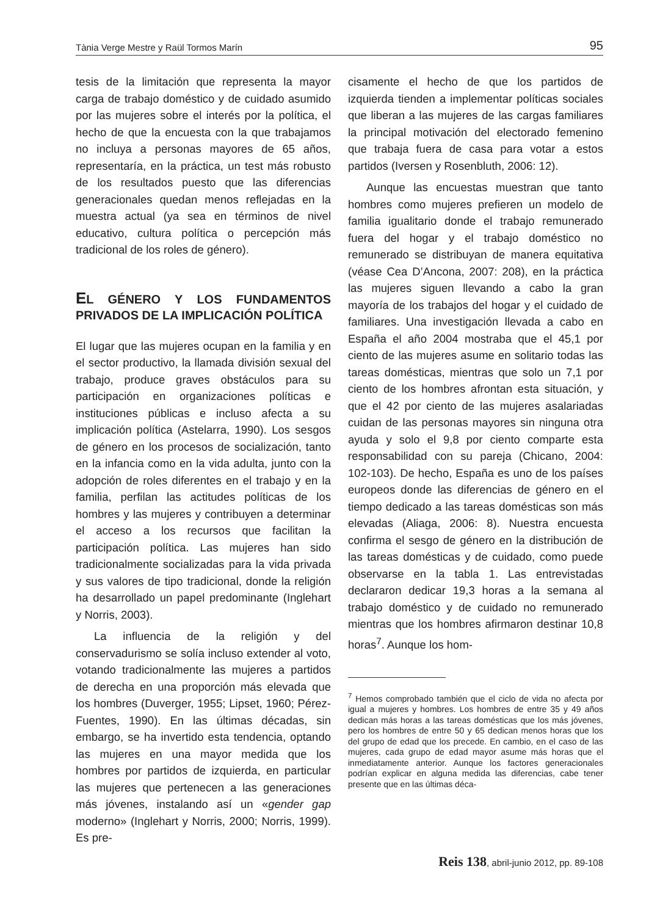Tània Verge Mestre y Raül Tormos Marín 95
tesis de la limitación que representa la mayor carga de trabajo doméstico y de cuidado asumido por las mujeres sobre el interés por la política, el hecho de que la encuesta con la que trabajamos no incluya a personas mayores de 65 años, representaría, en la práctica, un test más robusto de los resultados puesto que las diferencias generacionales quedan menos reflejadas en la muestra actual (ya sea en términos de nivel educativo, cultura política o percepción más tradicional de los roles de género).
EL GÉNERO Y LOS FUNDAMENTOS PRIVADOS DE LA IMPLICACIÓN POLÍTICA
El lugar que las mujeres ocupan en la familia y en el sector productivo, la llamada división sexual del trabajo, produce graves obstáculos para su participación en organizaciones políticas e instituciones públicas e incluso afecta a su implicación política (Astelarra, 1990). Los sesgos de género en los procesos de socialización, tanto en la infancia como en la vida adulta, junto con la adopción de roles diferentes en el trabajo y en la familia, perfilan las actitudes políticas de los hombres y las mujeres y contribuyen a determinar el acceso a los recursos que facilitan la participación política. Las mujeres han sido tradicionalmente socializadas para la vida privada y sus valores de tipo tradicional, donde la religión ha desarrollado un papel predominante (Inglehart y Norris, 2003).
La influencia de la religión y del conservadurismo se solía incluso extender al voto, votando tradicionalmente las mujeres a partidos de derecha en una proporción más elevada que los hombres (Duverger, 1955; Lipset, 1960; Pérez-Fuentes, 1990). En las últimas décadas, sin embargo, se ha invertido esta tendencia, optando las mujeres en una mayor medida que los hombres por partidos de izquierda, en particular las mujeres que pertenecen a las generaciones más jóvenes, instalando así un «gender gap moderno» (Inglehart y Norris, 2000; Norris, 1999). Es pre-
cisamente el hecho de que los partidos de izquierda tienden a implementar políticas sociales que liberan a las mujeres de las cargas familiares la principal motivación del electorado femenino que trabaja fuera de casa para votar a estos partidos (Iversen y Rosenbluth, 2006: 12).
Aunque las encuestas muestran que tanto hombres como mujeres prefieren un modelo de familia igualitario donde el trabajo remunerado fuera del hogar y el trabajo doméstico no remunerado se distribuyan de manera equitativa (véase Cea D’Ancona, 2007: 208), en la práctica las mujeres siguen llevando a cabo la gran mayoría de los trabajos del hogar y el cuidado de familiares. Una investigación llevada a cabo en España el año 2004 mostraba que el 45,1 por ciento de las mujeres asume en solitario todas las tareas domésticas, mientras que solo un 7,1 por ciento de los hombres afrontan esta situación, y que el 42 por ciento de las mujeres asalariadas cuidan de las personas mayores sin ninguna otra ayuda y solo el 9,8 por ciento comparte esta responsabilidad con su pareja (Chicano, 2004: 102-103). De hecho, España es uno de los países europeos donde las diferencias de género en el tiempo dedicado a las tareas domésticas son más elevadas (Aliaga, 2006: 8). Nuestra encuesta confirma el sesgo de género en la distribución de las tareas domésticas y de cuidado, como puede observarse en la tabla 1. Las entrevistadas declararon dedicar 19,3 horas a la semana al trabajo doméstico y de cuidado no remunerado mientras que los hombres afirmaron destinar 10,8 horas<sup>7</sup>. Aunque los hom-
<sup>7</sup> Hemos comprobado también que el ciclo de vida no afecta por igual a mujeres y hombres. Los hombres de entre 35 y 49 años dedican más horas a las tareas domésticas que los más jóvenes, pero los hombres de entre 50 y 65 dedican menos horas que los del grupo de edad que los precede. En cambio, en el caso de las mujeres, cada grupo de edad mayor asume más horas que el inmediatamente anterior. Aunque los factores generacionales podrían explicar en alguna medida las diferencias, cabe tener presente que en las últimas déca-
Reis 138, abril-junio 2012, pp. 89-108